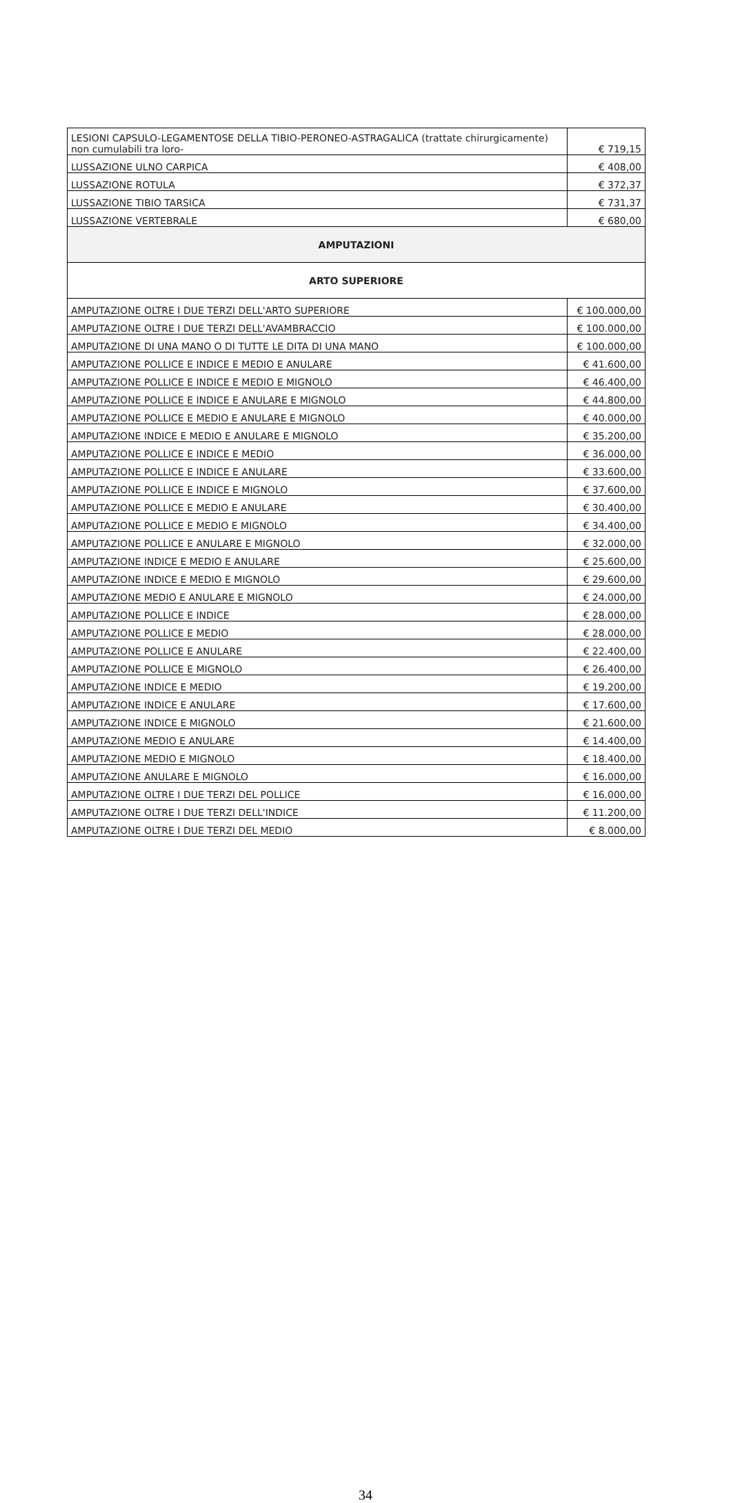| LESIONI CAPSULO-LEGAMENTOSE DELLA TIBIO-PERONEO-ASTRAGALICA (trattate chirurgicamente) non cumulabili tra loro- | € 719,15 |
| LUSSAZIONE ULNO CARPICA | € 408,00 |
| LUSSAZIONE ROTULA | € 372,37 |
| LUSSAZIONE TIBIO TARSICA | € 731,37 |
| LUSSAZIONE VERTEBRALE | € 680,00 |
| AMPUTAZIONI | |
| ARTO SUPERIORE | |
| AMPUTAZIONE OLTRE I DUE TERZI DELL'ARTO SUPERIORE | € 100.000,00 |
| AMPUTAZIONE OLTRE I DUE TERZI DELL'AVAMBRACCIO | € 100.000,00 |
| AMPUTAZIONE DI UNA MANO O DI TUTTE LE DITA DI UNA MANO | € 100.000,00 |
| AMPUTAZIONE POLLICE E INDICE E MEDIO E ANULARE | € 41.600,00 |
| AMPUTAZIONE POLLICE E INDICE E MEDIO E MIGNOLO | € 46.400,00 |
| AMPUTAZIONE POLLICE E INDICE E ANULARE E MIGNOLO | € 44.800,00 |
| AMPUTAZIONE POLLICE E MEDIO E ANULARE E MIGNOLO | € 40.000,00 |
| AMPUTAZIONE INDICE E MEDIO E ANULARE E MIGNOLO | € 35.200,00 |
| AMPUTAZIONE POLLICE E INDICE E MEDIO | € 36.000,00 |
| AMPUTAZIONE POLLICE E INDICE E ANULARE | € 33.600,00 |
| AMPUTAZIONE POLLICE E INDICE E MIGNOLO | € 37.600,00 |
| AMPUTAZIONE POLLICE E MEDIO E ANULARE | € 30.400,00 |
| AMPUTAZIONE POLLICE E MEDIO E MIGNOLO | € 34.400,00 |
| AMPUTAZIONE POLLICE E ANULARE E MIGNOLO | € 32.000,00 |
| AMPUTAZIONE INDICE E MEDIO E ANULARE | € 25.600,00 |
| AMPUTAZIONE INDICE E MEDIO E MIGNOLO | € 29.600,00 |
| AMPUTAZIONE MEDIO E ANULARE E MIGNOLO | € 24.000,00 |
| AMPUTAZIONE POLLICE E INDICE | € 28.000,00 |
| AMPUTAZIONE POLLICE E MEDIO | € 28.000,00 |
| AMPUTAZIONE POLLICE E ANULARE | € 22.400,00 |
| AMPUTAZIONE POLLICE E MIGNOLO | € 26.400,00 |
| AMPUTAZIONE INDICE E MEDIO | € 19.200,00 |
| AMPUTAZIONE INDICE E ANULARE | € 17.600,00 |
| AMPUTAZIONE INDICE E MIGNOLO | € 21.600,00 |
| AMPUTAZIONE MEDIO E ANULARE | € 14.400,00 |
| AMPUTAZIONE MEDIO E MIGNOLO | € 18.400,00 |
| AMPUTAZIONE ANULARE E MIGNOLO | € 16.000,00 |
| AMPUTAZIONE OLTRE I DUE TERZI DEL POLLICE | € 16.000,00 |
| AMPUTAZIONE OLTRE I DUE TERZI DELL'INDICE | € 11.200,00 |
| AMPUTAZIONE OLTRE I DUE TERZI DEL MEDIO | € 8.000,00 |
34